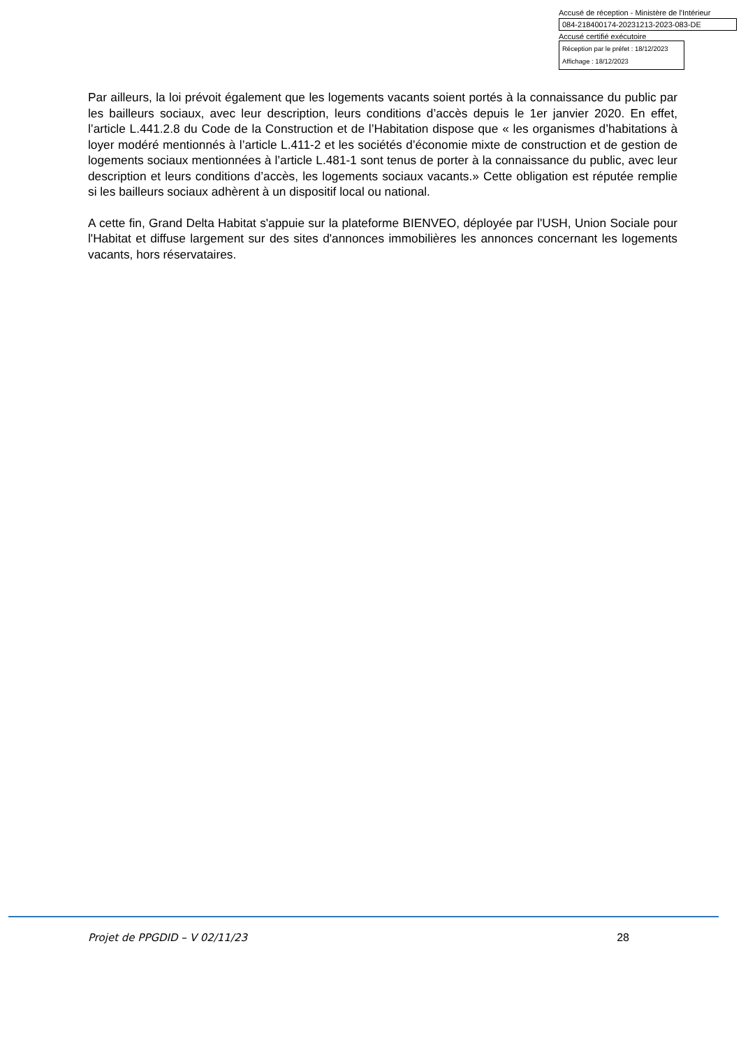Accusé de réception - Ministère de l'Intérieur
084-218400174-20231213-2023-083-DE
Accusé certifié exécutoire
Réception par le préfet : 18/12/2023
Affichage : 18/12/2023
Par ailleurs, la loi prévoit également que les logements vacants soient portés à la connaissance du public par les bailleurs sociaux, avec leur description, leurs conditions d’accès depuis le 1er janvier 2020. En effet, l’article L.441.2.8 du Code de la Construction et de l’Habitation dispose que « les organismes d’habitations à loyer modéré mentionnés à l’article L.411-2 et les sociétés d’économie mixte de construction et de gestion de logements sociaux mentionnées à l’article L.481-1 sont tenus de porter à la connaissance du public, avec leur description et leurs conditions d’accès, les logements sociaux vacants.» Cette obligation est réputée remplie si les bailleurs sociaux adhèrent à un dispositif local ou national.
A cette fin, Grand Delta Habitat s'appuie sur la plateforme BIENVEO, déployée par l'USH, Union Sociale pour l'Habitat et diffuse largement sur des sites d'annonces immobilières les annonces concernant les logements vacants, hors réservataires.
Projet de PPGDID – V 02/11/23 28